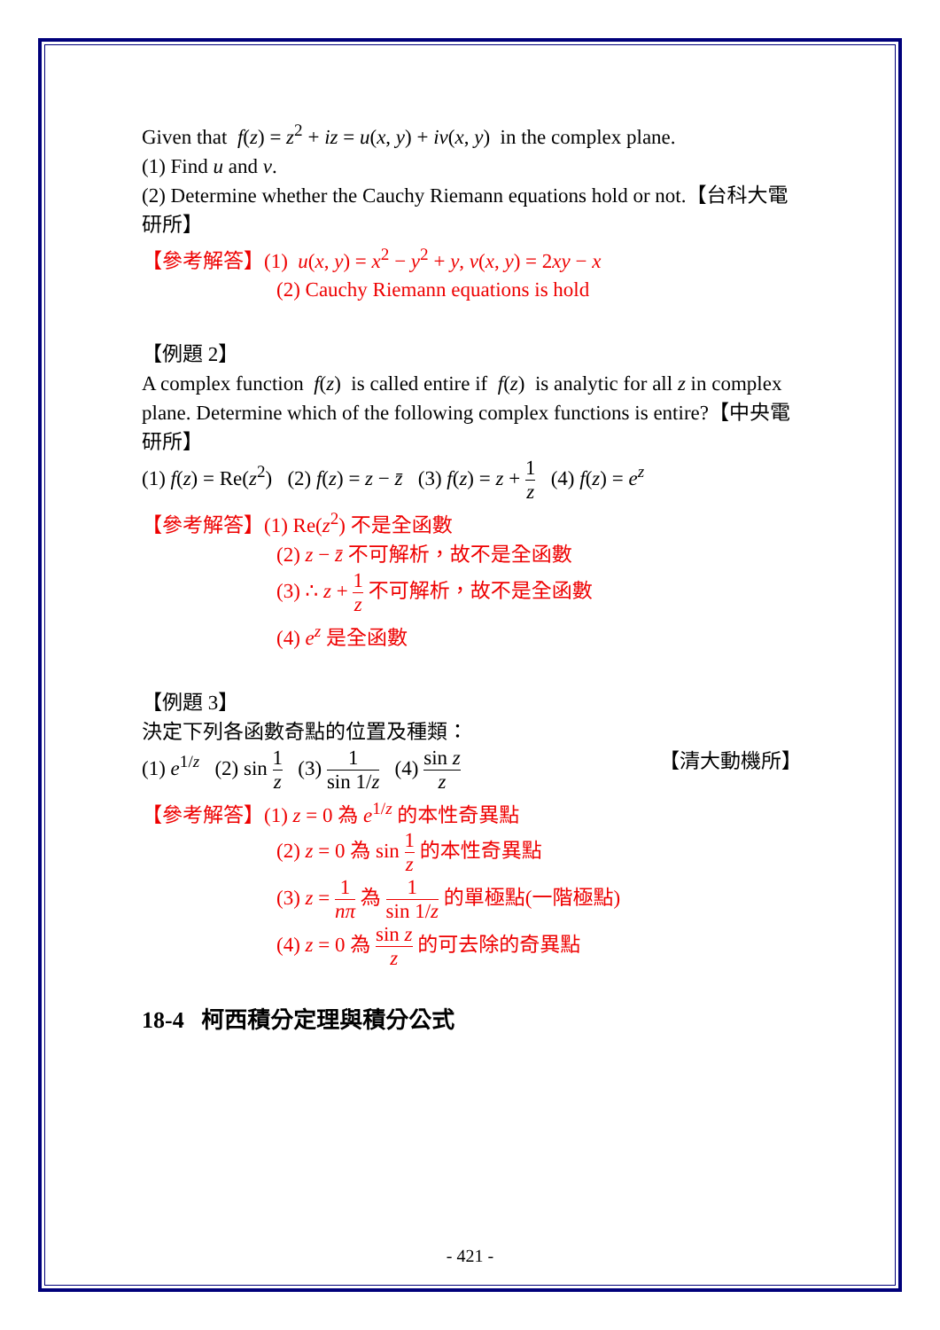Given that f(z) = z<sup>2</sup> + iz = u(x, y) + iv(x, y) in the complex plane.
(1) Find u and v.
(2) Determine whether the Cauchy Riemann equations hold or not.【台科大電研所】
【參考解答】(1) u(x, y) = x<sup>2</sup> − y<sup>2</sup> + y, v(x, y) = 2xy − x
(2) Cauchy Riemann equations is hold
【例題 2】
A complex function f(z) is called entire if f(z) is analytic for all z in complex plane. Determine which of the following complex functions is entire?【中央電研所】
(1) f(z) = Re(z<sup>2</sup>) (2) f(z) = z − z̄ (3) f(z) = z + 1 z (4) f(z) = e<sup>z</sup>
【參考解答】(1) Re(z<sup>2</sup>) 不是全函數
(2) z − z̄ 不可解析，故不是全函數
(3) ∴ z + 1 z 不可解析，故不是全函數
(4) e<sup>z</sup> 是全函數
【例題 3】
決定下列各函數奇點的位置及種類：
(1) e<sup>1/z</sup> (2) sin 1 z (3) 1 sin 1/z (4) sin z z 【清大動機所】
【參考解答】(1) z = 0 為 e<sup>1/z</sup> 的本性奇異點
(2) z = 0 為 sin 1 z 的本性奇異點
(3) z = 1 nπ 為 1 sin 1/z 的單極點(一階極點)
(4) z = 0 為 sin z z 的可去除的奇異點
18-4 柯西積分定理與積分公式
- 421 -